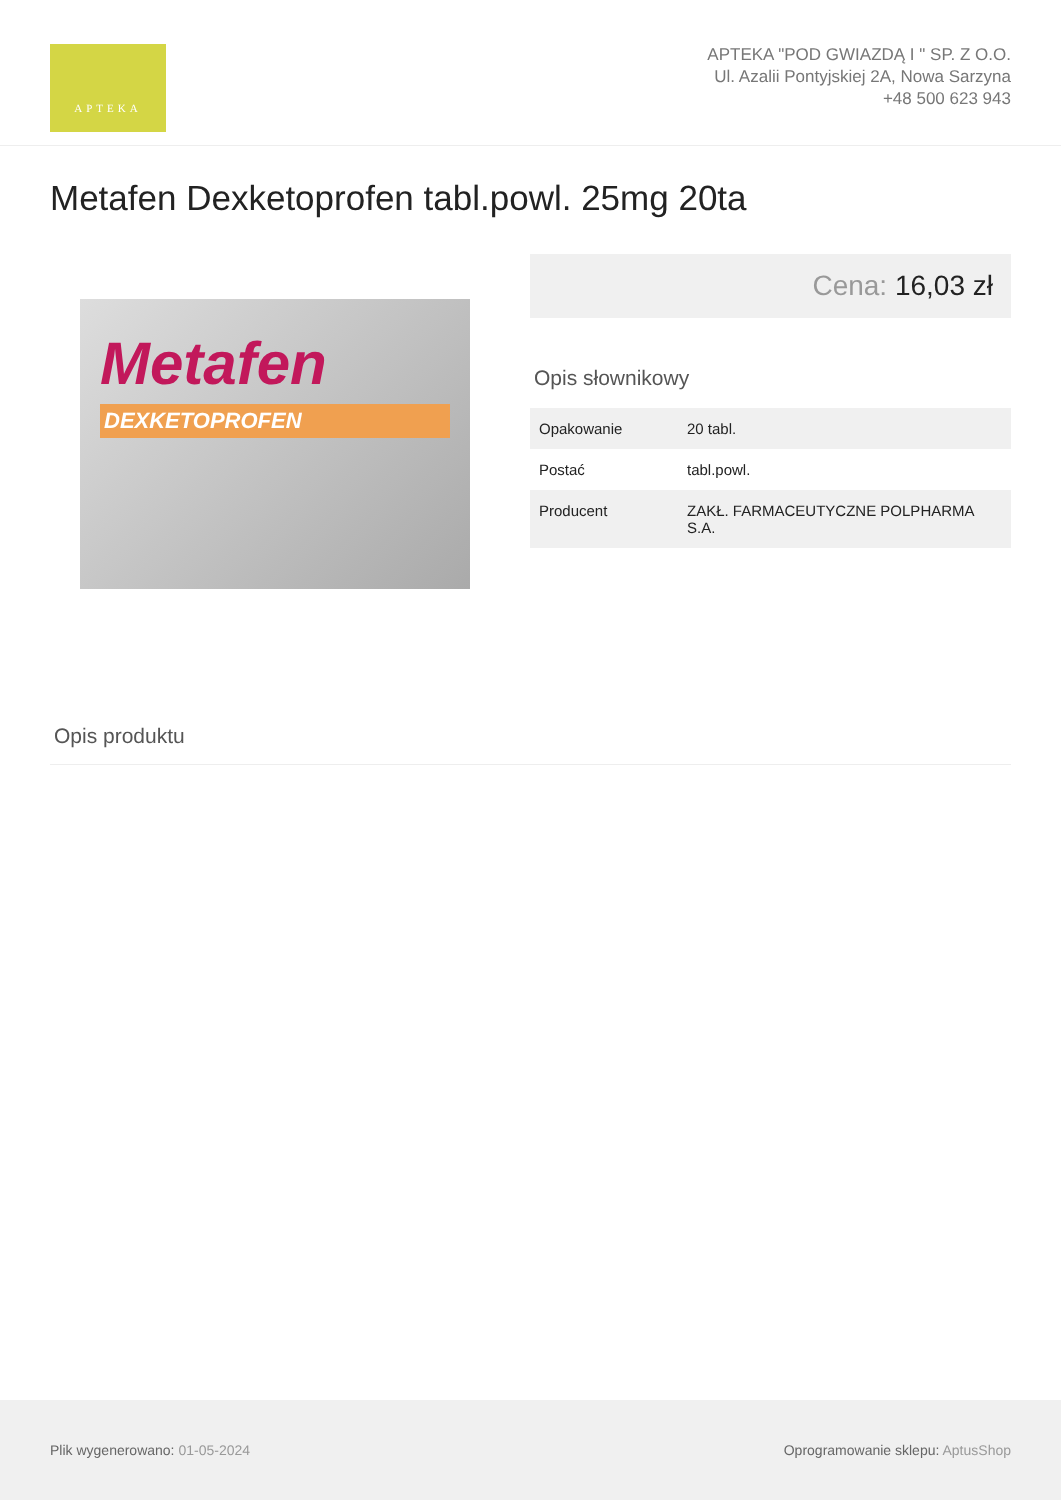APTEKA
APTEKA "POD GWIAZDĄ I " SP. Z O.O.
Ul. Azalii Pontyjskiej 2A, Nowa Sarzyna
+48 500 623 943
Metafen Dexketoprofen tabl.powl. 25mg 20ta
Metafen
DEXKETOPROFEN
Cena: 16,03 zł
Opis słownikowy
| Opakowanie | 20 tabl. |
| Postać | tabl.powl. |
| Producent | ZAKŁ. FARMACEUTYCZNE POLPHARMA S.A. |
Opis produktu
Plik wygenerowano: 01-05-2024
Oprogramowanie sklepu: AptusShop